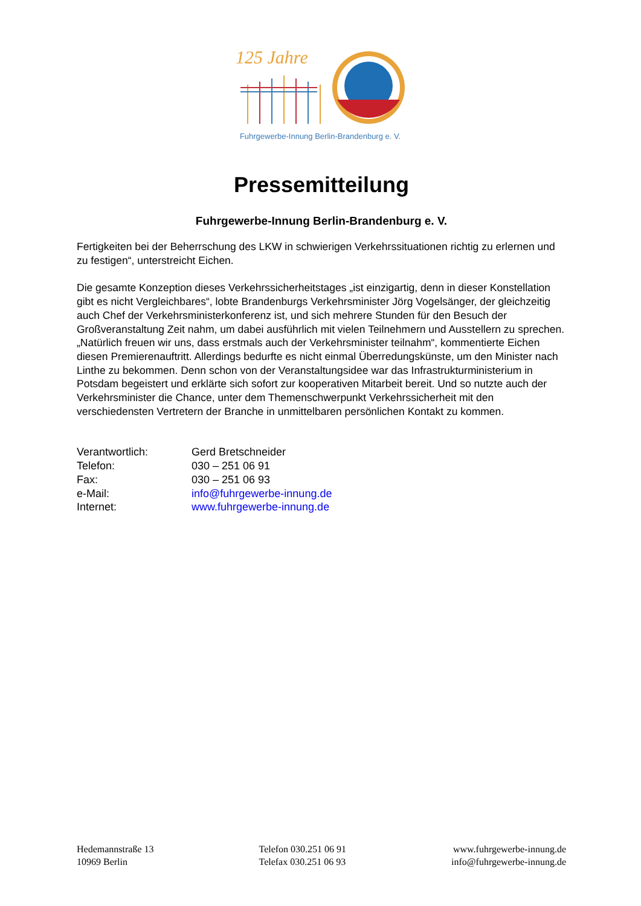125 Jahre
Fuhrgewerbe-Innung Berlin-Brandenburg e. V.
Pressemitteilung
Fuhrgewerbe-Innung Berlin-Brandenburg e. V.
Fertigkeiten bei der Beherrschung des LKW in schwierigen Verkehrssituationen richtig zu erlernen und zu festigen“, unterstreicht Eichen.
Die gesamte Konzeption dieses Verkehrssicherheitstages „ist einzigartig, denn in dieser Konstellation gibt es nicht Vergleichbares“, lobte Brandenburgs Verkehrsminister Jörg Vogelsänger, der gleichzeitig auch Chef der Verkehrsministerkonferenz ist, und sich mehrere Stunden für den Besuch der Großveranstaltung Zeit nahm, um dabei ausführlich mit vielen Teilnehmern und Ausstellern zu sprechen. „Natürlich freuen wir uns, dass erstmals auch der Verkehrsminister teilnahm“, kommentierte Eichen diesen Premierenauftritt. Allerdings bedurfte es nicht einmal Überredungskünste, um den Minister nach Linthe zu bekommen. Denn schon von der Veranstaltungsidee war das Infrastrukturministerium in Potsdam begeistert und erklärte sich sofort zur kooperativen Mitarbeit bereit. Und so nutzte auch der Verkehrsminister die Chance, unter dem Themenschwerpunkt Verkehrssicherheit mit den verschiedensten Vertretern der Branche in unmittelbaren persönlichen Kontakt zu kommen.
Verantwortlich: Gerd Bretschneider
Telefon: 030 – 251 06 91
Fax: 030 – 251 06 93
e-Mail: info@fuhrgewerbe-innung.de
Internet: www.fuhrgewerbe-innung.de
Hedemannstraße 13
10969 Berlin
Telefon 030.251 06 91
Telefax 030.251 06 93
www.fuhrgewerbe-innung.de
info@fuhrgewerbe-innung.de